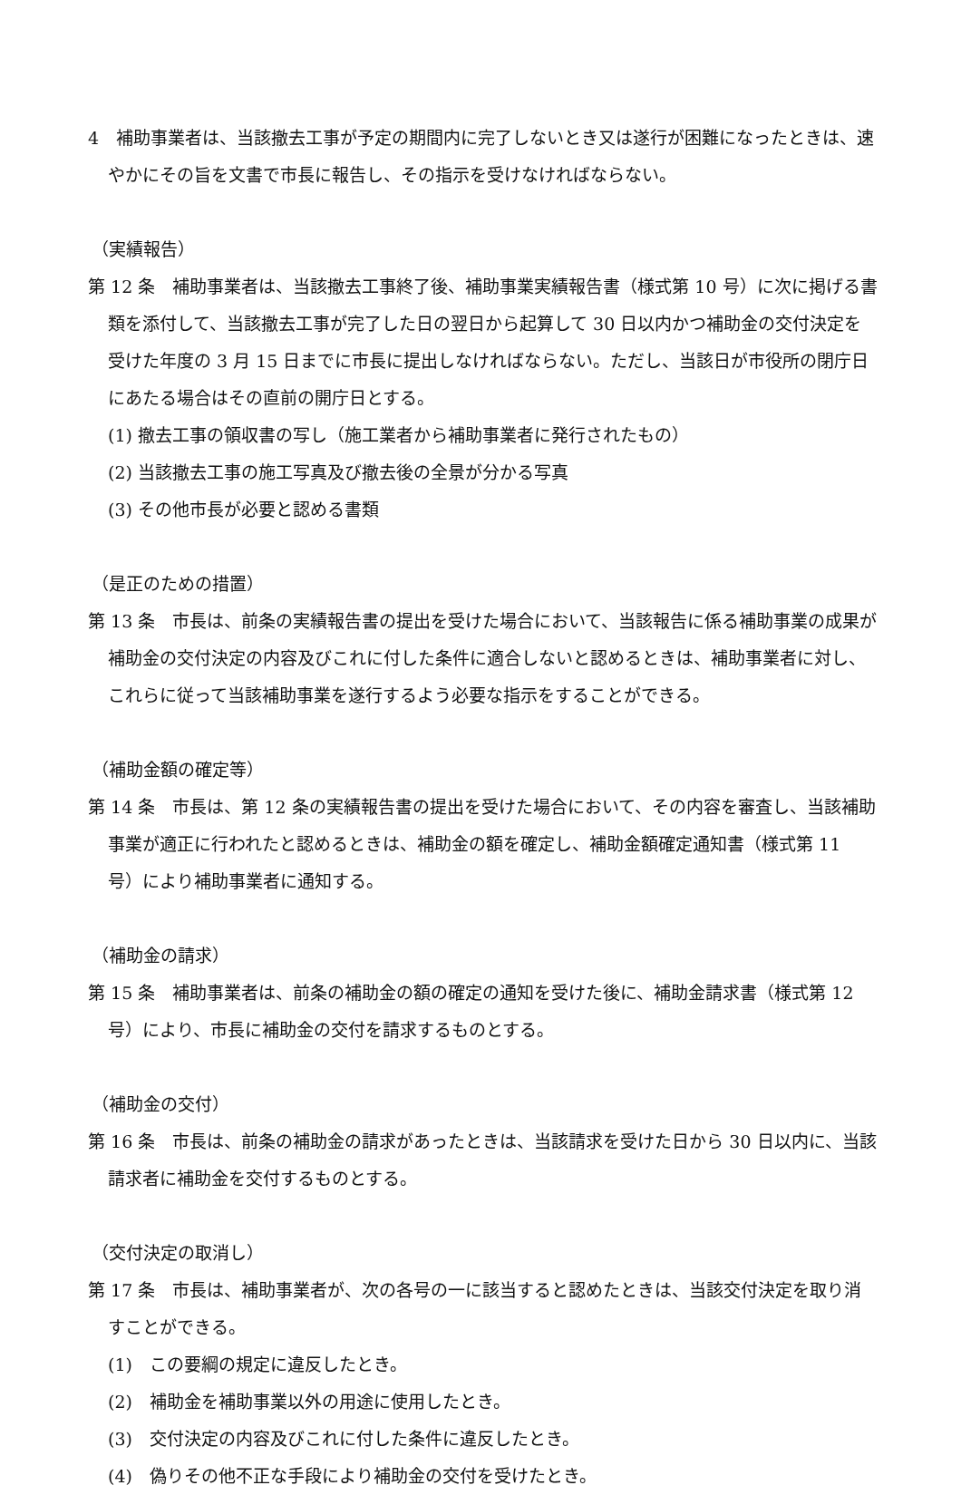4　補助事業者は、当該撤去工事が予定の期間内に完了しないとき又は遂行が困難になったときは、速やかにその旨を文書で市長に報告し、その指示を受けなければならない。
（実績報告）
第 12 条　補助事業者は、当該撤去工事終了後、補助事業実績報告書（様式第 10 号）に次に掲げる書類を添付して、当該撤去工事が完了した日の翌日から起算して 30 日以内かつ補助金の交付決定を受けた年度の 3 月 15 日までに市長に提出しなければならない。ただし、当該日が市役所の閉庁日にあたる場合はその直前の開庁日とする。
(1) 撤去工事の領収書の写し（施工業者から補助事業者に発行されたもの）
(2) 当該撤去工事の施工写真及び撤去後の全景が分かる写真
(3) その他市長が必要と認める書類
（是正のための措置）
第 13 条　市長は、前条の実績報告書の提出を受けた場合において、当該報告に係る補助事業の成果が補助金の交付決定の内容及びこれに付した条件に適合しないと認めるときは、補助事業者に対し、これらに従って当該補助事業を遂行するよう必要な指示をすることができる。
（補助金額の確定等）
第 14 条　市長は、第 12 条の実績報告書の提出を受けた場合において、その内容を審査し、当該補助事業が適正に行われたと認めるときは、補助金の額を確定し、補助金額確定通知書（様式第 11 号）により補助事業者に通知する。
（補助金の請求）
第 15 条　補助事業者は、前条の補助金の額の確定の通知を受けた後に、補助金請求書（様式第 12 号）により、市長に補助金の交付を請求するものとする。
（補助金の交付）
第 16 条　市長は、前条の補助金の請求があったときは、当該請求を受けた日から 30 日以内に、当該請求者に補助金を交付するものとする。
（交付決定の取消し）
第 17 条　市長は、補助事業者が、次の各号の一に該当すると認めたときは、当該交付決定を取り消すことができる。
(1)　この要綱の規定に違反したとき。
(2)　補助金を補助事業以外の用途に使用したとき。
(3)　交付決定の内容及びこれに付した条件に違反したとき。
(4)　偽りその他不正な手段により補助金の交付を受けたとき。